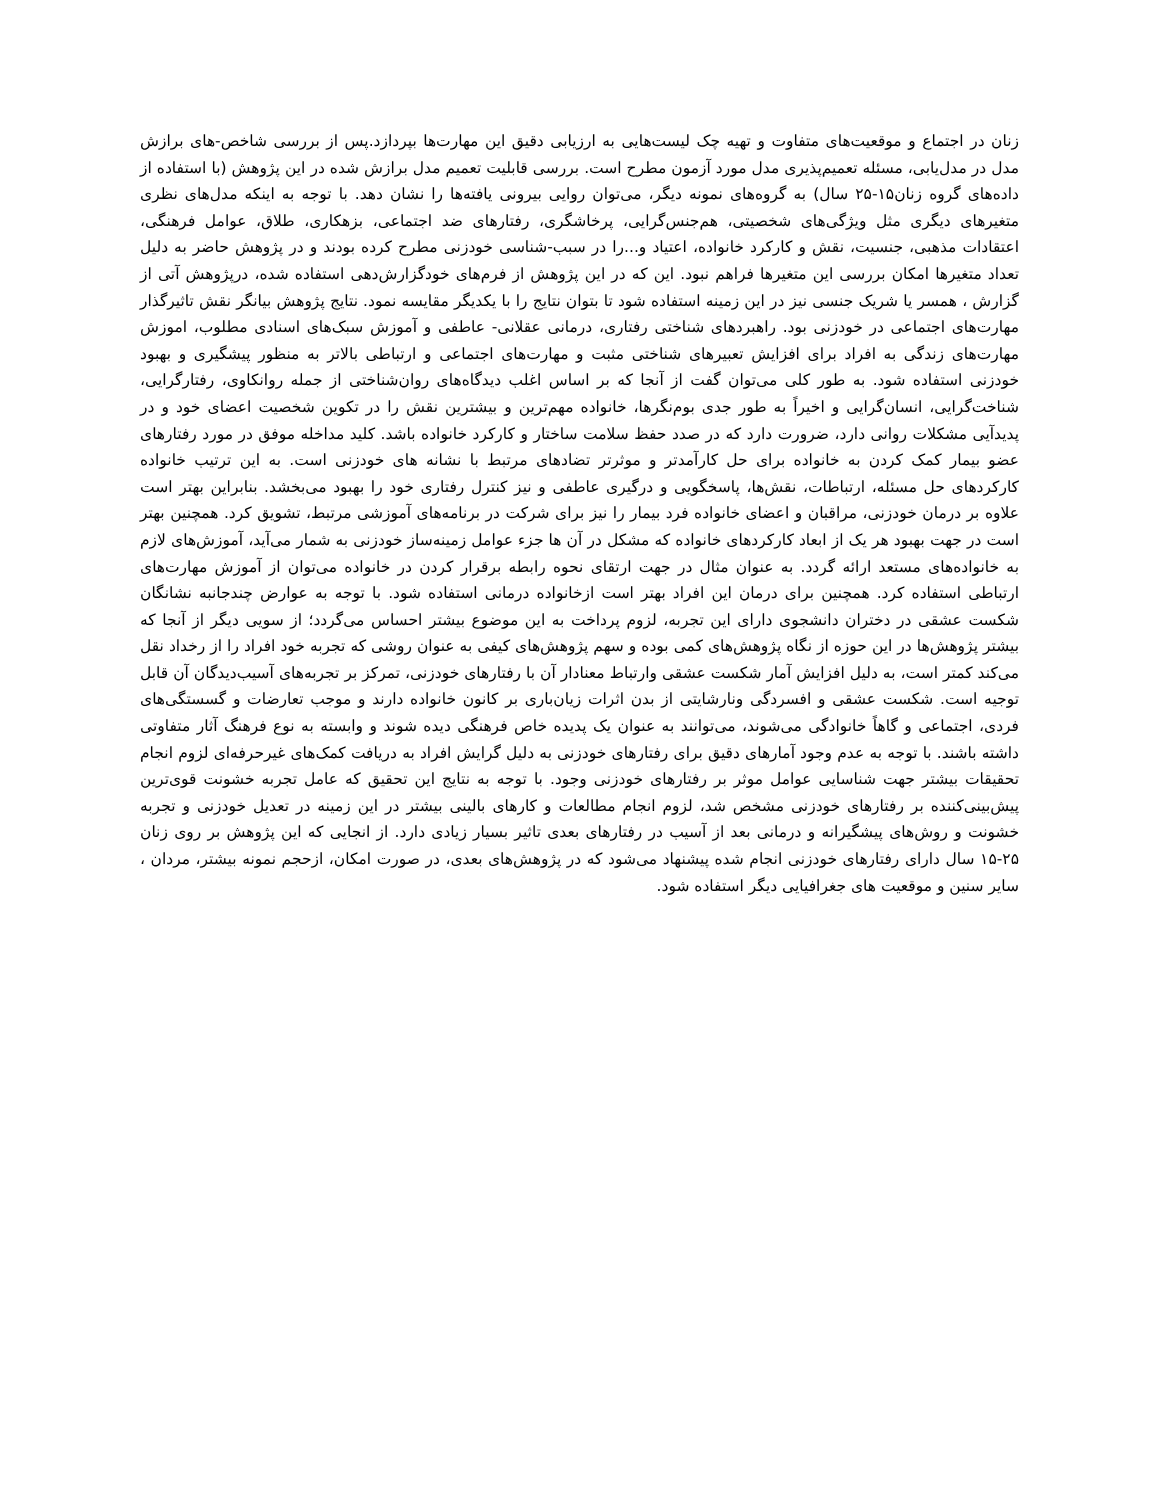زنان در اجتماع و موقعیت‌های متفاوت و تهیه چک لیست‌هایی به ارزیابی دقیق این مهارت‌ها بپردازد.پس از بررسی شاخص-های برازش مدل در مدل‌یابی، مسئله تعمیم‌پذیری مدل مورد آزمون مطرح است. بررسی قابلیت تعمیم مدل برازش شده در این پژوهش (با استفاده از داده‌های گروه زنان۱۵-۲۵ سال) به گروه‌های نمونه دیگر، می‌توان روایی بیرونی یافته‌ها را نشان دهد. با توجه به اینکه مدل‌های نظری متغیرهای دیگری مثل ویژگی‌های شخصیتی، هم‌جنس‌گرایی، پرخاشگری، رفتارهای ضد اجتماعی، بزهکاری، طلاق، عوامل فرهنگی، اعتقادات مذهبی، جنسیت، نقش و کارکرد خانواده، اعتیاد و...را در سبب-شناسی خودزنی مطرح کرده بودند و در پژوهش حاضر به دلیل تعداد متغیرها امکان بررسی این متغیرها فراهم نبود. این که در این پژوهش از فرم‌های خودگزارش‌دهی استفاده شده، درپژوهش آتی از گزارش ، همسر یا شریک جنسی نیز در این زمینه استفاده شود تا بتوان نتایج را با یکدیگر مقایسه نمود. نتایج پژوهش بیانگر نقش تاثیرگذار مهارت‌های اجتماعی در خودزنی بود. راهبردهای شناختی رفتاری، درمانی عقلانی- عاطفی و آموزش سبک‌های اسنادی مطلوب، اموزش مهارت‌های زندگی به افراد برای افزایش تعبیرهای شناختی مثبت و مهارت‌های اجتماعی و ارتباطی بالاتر به منظور پیشگیری و بهبود خودزنی استفاده شود. به طور کلی می‌توان گفت از آنجا که بر اساس اغلب دیدگاه‌های روان‌شناختی از جمله روانکاوی، رفتارگرایی، شناخت‌گرایی، انسان‌گرایی و اخیراً به طور جدی بوم‌نگرها، خانواده مهم‌ترین و بیشترین نقش را در تکوین شخصیت اعضای خود و در پدیدآیی مشکلات روانی دارد، ضرورت دارد که در صدد حفظ سلامت ساختار و کارکرد خانواده باشد. کلید مداخله موفق در مورد رفتارهای عضو بیمار کمک کردن به خانواده برای حل کارآمدتر و موثرتر تضادهای مرتبط با نشانه های خودزنی است. به این ترتیب خانواده کارکردهای حل مسئله، ارتباطات، نقش‌ها، پاسخگویی و درگیری عاطفی و نیز کنترل رفتاری خود را بهبود می‌بخشد. بنابراین بهتر است علاوه بر درمان خودزنی، مراقبان و اعضای خانواده فرد بیمار را نیز برای شرکت در برنامه‌های آموزشی مرتبط، تشویق کرد. همچنین بهتر است در جهت بهبود هر یک از ابعاد کارکردهای خانواده که مشکل در آن ها جزء عوامل زمینه‌ساز خودزنی به شمار می‌آید، آموزش‌های لازم به خانواده‌های مستعد ارائه گردد. به عنوان مثال در جهت ارتقای نحوه رابطه برقرار کردن در خانواده می‌توان از آموزش مهارت‌های ارتباطی استفاده کرد. همچنین برای درمان این افراد بهتر است ازخانواده درمانی استفاده شود. با توجه به عوارض چندجانبه نشانگان شکست عشقی در دختران دانشجوی دارای این تجربه، لزوم پرداخت به این موضوع بیشتر احساس می‌گردد؛ از سویی دیگر از آنجا که بیشتر پژوهش‌ها در این حوزه از نگاه پژوهش‌های کمی بوده و سهم پژوهش‌های کیفی به عنوان روشی که تجربه خود افراد را از رخداد نقل می‌کند کمتر است، به دلیل افزایش آمار شکست عشقی وارتباط معنادار آن با رفتارهای خودزنی، تمرکز بر تجربه‌های آسیب‌دیدگان آن قابل توجیه است. شکست عشقی و افسردگی ونارشایتی از بدن اثرات زیان‌باری بر کانون خانواده دارند و موجب تعارضات و گسستگی‌های فردی، اجتماعی و گاهاً خانوادگی می‌شوند، می‌توانند به عنوان یک پدیده خاص فرهنگی دیده شوند و وابسته به نوع فرهنگ آثار متفاوتی داشته باشند. با توجه به عدم وجود آمارهای دقیق برای رفتارهای خودزنی به دلیل گرایش افراد به دریافت کمک‌های غیرحرفه‌ای لزوم انجام تحقیقات بیشتر جهت شناسایی عوامل موثر بر رفتارهای خودزنی وجود. با توجه به نتایج این تحقیق که عامل تجربه خشونت قوی‌ترین پیش‌بینی‌کننده بر رفتارهای خودزنی مشخص شد، لزوم انجام مطالعات و کارهای بالینی بیشتر در این زمینه در تعدیل خودزنی و تجربه خشونت و روش‌های پیشگیرانه و درمانی بعد از آسیب در رفتارهای بعدی تاثیر بسیار زیادی دارد. از انجایی که این پژوهش بر روی زنان ۲۵-۱۵ سال دارای رفتارهای خودزنی انجام شده پیشنهاد می‌شود که در پژوهش‌های بعدی، در صورت امکان، ازحجم نمونه بیشتر، مردان ، سایر سنین و موقعیت های جغرافیایی دیگر استفاده شود.